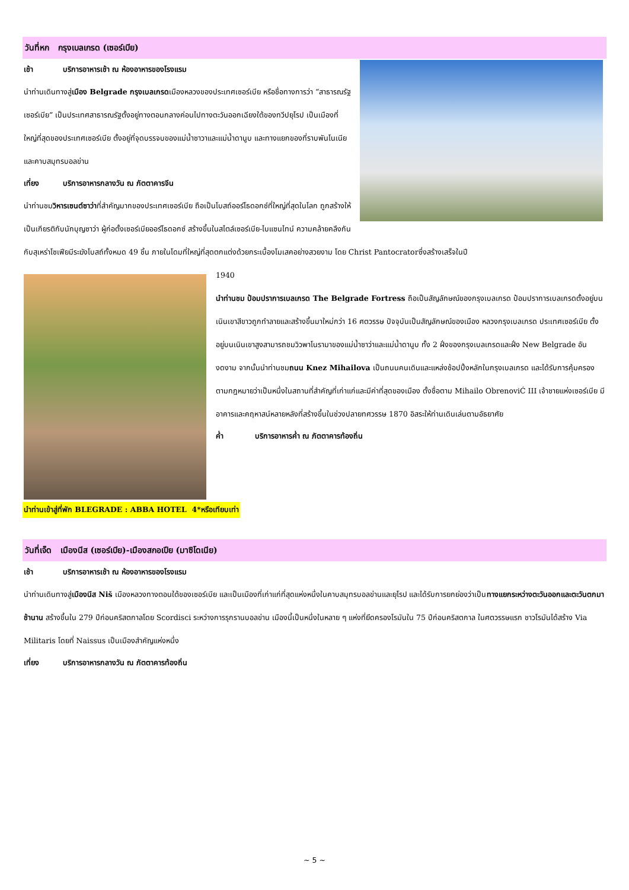วันที่หก กรุงเบลเกรด (เซอร์เบีย)
เช้า บริการอาหารเช้า ณ ห้องอาหารของโรงแรม
นำท่านเดินทางสู่เมือง Belgrade กรุงเบลเกรดเมืองหลวงของประเทศเซอร์เบีย หรือชื่อทางการว่า “สาธารณรัฐเซอร์เบีย” เป็นประเทศสาธารณรัฐตั้งอยู่ทางตอนกลางค่อนไปทางตะวันออกเฉียงใต้ของทวีปยุโรป เป็นเมืองที่ใหญ่ที่สุดของประเทศเซอร์เบีย ตั้งอยู่ที่จุดบรรจบของแม่น้ำซาวาและแม่น้ำดานูบ และทางแยกของที่ราบพันโนเนียและคาบสมุทรบอลข่าน
เที่ยง บริการอาหารกลางวัน ณ ภัตตาคารจีน
นำท่านชมวิหารเซนต์ซาว่าที่สำคัญมากของประเทศเซอร์เบีย ถือเป็นโบสถ์ออร์โธดอกซ์ที่ใหญ่ที่สุดในโลก ถูกสร้างให้เป็นเกียรติกับนักบุญซาว่า ผู้ก่อตั้งเซอร์เบียออร์โธดอกซ์ สร้างขึ้นในสไตล์เซอร์เบีย-ไบแซนไทน์ ความคล้ายคลึงกันกับสุเหร่าโซเฟียมีระฆังโบสถ์ทั้งหมด 49 ชิ้น ภายในโดมที่ใหญ่ที่สุดตกแต่งด้วยกระเบื้องโมเสคอย่างสวยงาม โดย Christ Pantocratorซึ่งสร้างเสร็จในปี
1940
นำท่านชม ป้อมปราการเบลเกรด The Belgrade Fortress ถือเป็นสัญลักษณ์ของกรุงเบลเกรด ป้อมปราการเบลเกรดตั้งอยู่บนเนินเขาสีขาวถูกทำลายและสร้างขึ้นมาใหม่กว่า 16 ศตวรรษ ปัจจุบันเป็นสัญลักษณ์ของเมือง หลวงกรุงเบลเกรด ประเทศเซอร์เบีย ตั้งอยู่บนเนินเขาสูงสามารถชมวิวพาโนรามาของแม่น้ำซาว่าและแม่น้ำดานูบ ทั้ง 2 ฝั่งของกรุงเบลเกรดและฝั่ง New Belgrade อันงดงาม จากนั้นนำท่านชมถนน Knez Mihailova เป็นถนนคนเดินและแหล่งช้อปปิ้งหลักในกรุงเบลเกรด และได้รับการคุ้มครองตามกฎหมายว่าเป็นหนึ่งในสถานที่สำคัญที่เก่าแก่และมีค่าที่สุดของเมือง ตั้งชื่อตาม Mihailo ObrenoviĆ III เจ้าชายแห่งเซอร์เบีย มีอาคารและคฤหาสน์หลายหลังที่สร้างขึ้นในช่วงปลายทศวรรษ 1870 อิสระให้ท่านเดินเล่นตามอัธยาศัย
ค่ำ บริการอาหารค่ำ ณ ภัตตาคารท้องถิ่น
นำท่านเข้าสู่ที่พัก BLEGRADE : ABBA HOTEL 4*หรือเทียบเท่า
วันที่เจ็ด เมืองนีส (เซอร์เบีย)-เมืองสกอเปีย (มาซิโดเนีย)
เช้า บริการอาหารเช้า ณ ห้องอาหารของโรงแรม
นำท่านเดินทางสู่เมืองนีส Niš เมืองหลวงทางตอนใต้ของเซอร์เบีย และเป็นเมืองที่เก่าแก่ที่สุดแห่งหนึ่งในคาบสมุทรบอลข่านและยุโรป และได้รับการยกย่องว่าเป็นทางแยกระหว่างตะวันออกและตะวันตกมาช้านาน สร้างขึ้นใน 279 ปีก่อนคริสตกาลโดย Scordisci ระหว่างการรุกรานบอลข่าน เมืองนี้เป็นหนึ่งในหลาย ๆ แห่งที่ยึดครองโรมันใน 75 ปีก่อนคริสตกาล ในศตวรรษแรก ชาวโรมันได้สร้าง Via Militaris โดยที่ Naissus เป็นเมืองสำคัญแห่งหนึ่ง
เที่ยง บริการอาหารกลางวัน ณ ภัตตาคารท้องถิ่น
~ 5 ~